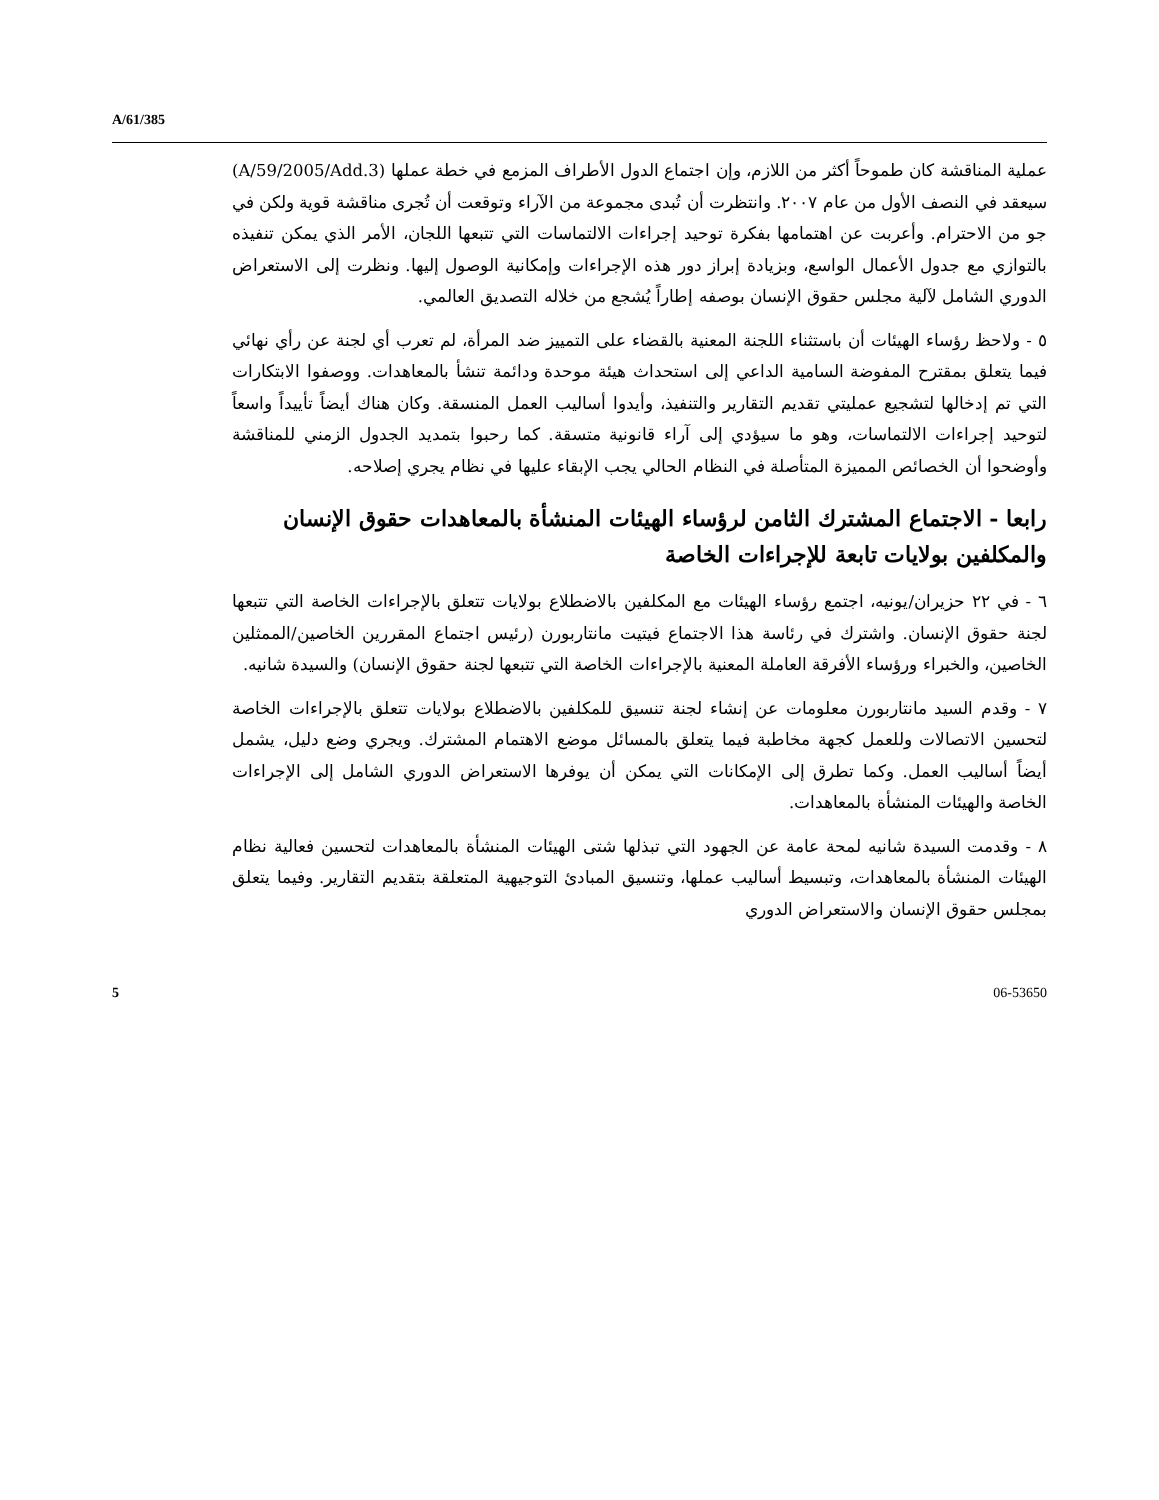A/61/385
عملية المناقشة كان طموحاً أكثر من اللازم، وإن اجتماع الدول الأطراف المزمع في خطة عملها (A/59/2005/Add.3) سيعقد في النصف الأول من عام ٢٠٠٧. وانتظرت أن تُبدى مجموعة من الآراء وتوقعت أن تُجرى مناقشة قوية ولكن في جو من الاحترام. وأعربت عن اهتمامها بفكرة توحيد إجراءات الالتماسات التي تتبعها اللجان، الأمر الذي يمكن تنفيذه بالتوازي مع جدول الأعمال الواسع، وبزيادة إبراز دور هذه الإجراءات وإمكانية الوصول إليها. ونظرت إلى الاستعراض الدوري الشامل لآلية مجلس حقوق الإنسان بوصفه إطاراً يُشجع من خلاله التصديق العالمي.
٥ - ولاحظ رؤساء الهيئات أن باستثناء اللجنة المعنية بالقضاء على التمييز ضد المرأة، لم تعرب أي لجنة عن رأي نهائي فيما يتعلق بمقترح المفوضة السامية الداعي إلى استحداث هيئة موحدة ودائمة تنشأ بالمعاهدات. ووصفوا الابتكارات التي تم إدخالها لتشجيع عمليتي تقديم التقارير والتنفيذ، وأيدوا أساليب العمل المنسقة. وكان هناك أيضاً تأييداً واسعاً لتوحيد إجراءات الالتماسات، وهو ما سيؤدي إلى آراء قانونية متسقة. كما رحبوا بتمديد الجدول الزمني للمناقشة وأوضحوا أن الخصائص المميزة المتأصلة في النظام الحالي يجب الإبقاء عليها في نظام يجري إصلاحه.
رابعا - الاجتماع المشترك الثامن لرؤساء الهيئات المنشأة بالمعاهدات حقوق الإنسان والمكلفين بولايات تابعة للإجراءات الخاصة
٦ - في ٢٢ حزيران/يونيه، اجتمع رؤساء الهيئات مع المكلفين بالاضطلاع بولايات تتعلق بالإجراءات الخاصة التي تتبعها لجنة حقوق الإنسان. واشترك في رئاسة هذا الاجتماع فيتيت مانتاربورن (رئيس اجتماع المقررين الخاصين/الممثلين الخاصين، والخبراء ورؤساء الأفرقة العاملة المعنية بالإجراءات الخاصة التي تتبعها لجنة حقوق الإنسان) والسيدة شانيه.
٧ - وقدم السيد مانتاربورن معلومات عن إنشاء لجنة تنسيق للمكلفين بالاضطلاع بولايات تتعلق بالإجراءات الخاصة لتحسين الاتصالات وللعمل كجهة مخاطبة فيما يتعلق بالمسائل موضع الاهتمام المشترك. ويجري وضع دليل، يشمل أيضاً أساليب العمل. وكما تطرق إلى الإمكانات التي يمكن أن يوفرها الاستعراض الدوري الشامل إلى الإجراءات الخاصة والهيئات المنشأة بالمعاهدات.
٨ - وقدمت السيدة شانيه لمحة عامة عن الجهود التي تبذلها شتى الهيئات المنشأة بالمعاهدات لتحسين فعالية نظام الهيئات المنشأة بالمعاهدات، وتبسيط أساليب عملها، وتنسيق المبادئ التوجيهية المتعلقة بتقديم التقارير. وفيما يتعلق بمجلس حقوق الإنسان والاستعراض الدوري
5 06-53650